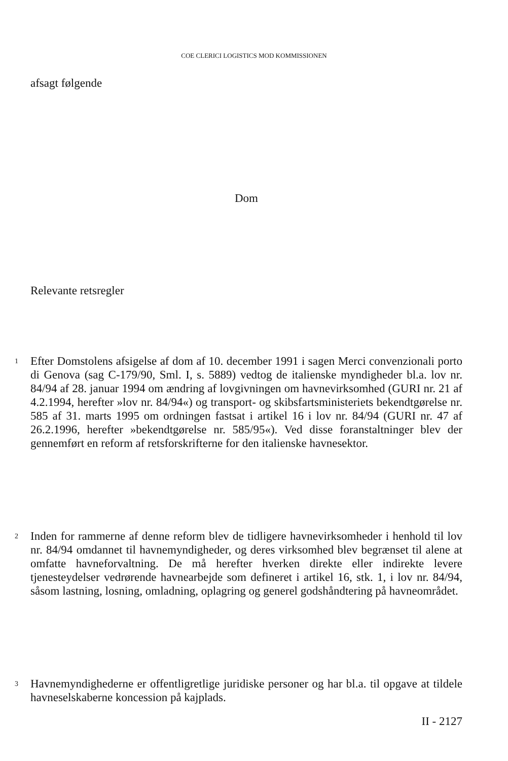COE CLERICI LOGISTICS MOD KOMMISSIONEN
afsagt følgende
Dom
Relevante retsregler
1
Efter Domstolens afsigelse af dom af 10. december 1991 i sagen Merci convenzionali porto di Genova (sag C-179/90, Sml. I, s. 5889) vedtog de italienske myndigheder bl.a. lov nr. 84/94 af 28. januar 1994 om ændring af lovgivningen om havnevirksomhed (GURI nr. 21 af 4.2.1994, herefter »lov nr. 84/94«) og transport- og skibsfartsministeriets bekendtgørelse nr. 585 af 31. marts 1995 om ordningen fastsat i artikel 16 i lov nr. 84/94 (GURI nr. 47 af 26.2.1996, herefter »bekendtgørelse nr. 585/95«). Ved disse foranstaltninger blev der gennemført en reform af retsforskrifterne for den italienske havnesektor.
2
Inden for rammerne af denne reform blev de tidligere havnevirksomheder i henhold til lov nr. 84/94 omdannet til havnemyndigheder, og deres virksomhed blev begrænset til alene at omfatte havneforvaltning. De må herefter hverken direkte eller indirekte levere tjenesteydelser vedrørende havnearbejde som defineret i artikel 16, stk. 1, i lov nr. 84/94, såsom lastning, losning, omladning, oplagring og generel godshåndtering på havneområdet.
3
Havnemyndighederne er offentligretlige juridiske personer og har bl.a. til opgave at tildele havneselskaberne koncession på kajplads.
II - 2127